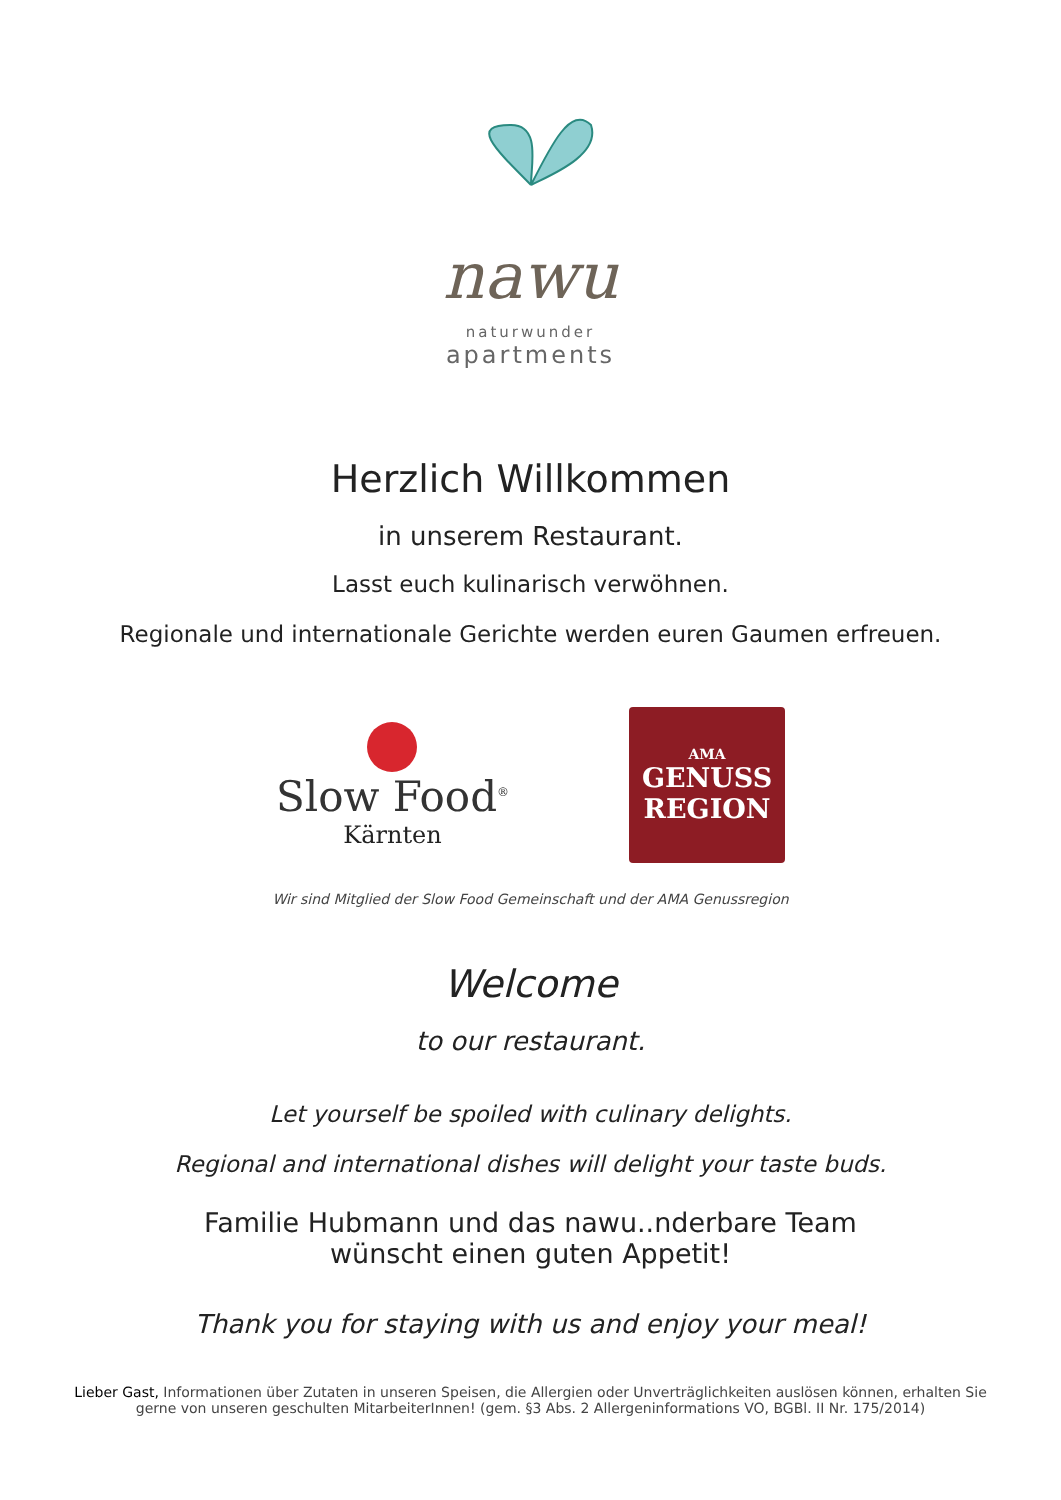nawu
naturwunder
apartments
Herzlich Willkommen
in unserem Restaurant.
Lasst euch kulinarisch verwöhnen.
Regionale und internationale Gerichte werden euren Gaumen erfreuen.
Slow Food<sup>®</sup>
Kärnten
AMA
GENUSS
REGION
Wir sind Mitglied der Slow Food Gemeinschaft und der AMA Genussregion
Welcome
to our restaurant.
Let yourself be spoiled with culinary delights.
Regional and international dishes will delight your taste buds.
Familie Hubmann und das nawu..nderbare Team
wünscht einen guten Appetit!
Thank you for staying with us and enjoy your meal!
Lieber Gast, Informationen über Zutaten in unseren Speisen, die Allergien oder Unverträglichkeiten auslösen können, erhalten Sie gerne von unseren geschulten MitarbeiterInnen! (gem. §3 Abs. 2 Allergeninformations VO, BGBl. II Nr. 175/2014)